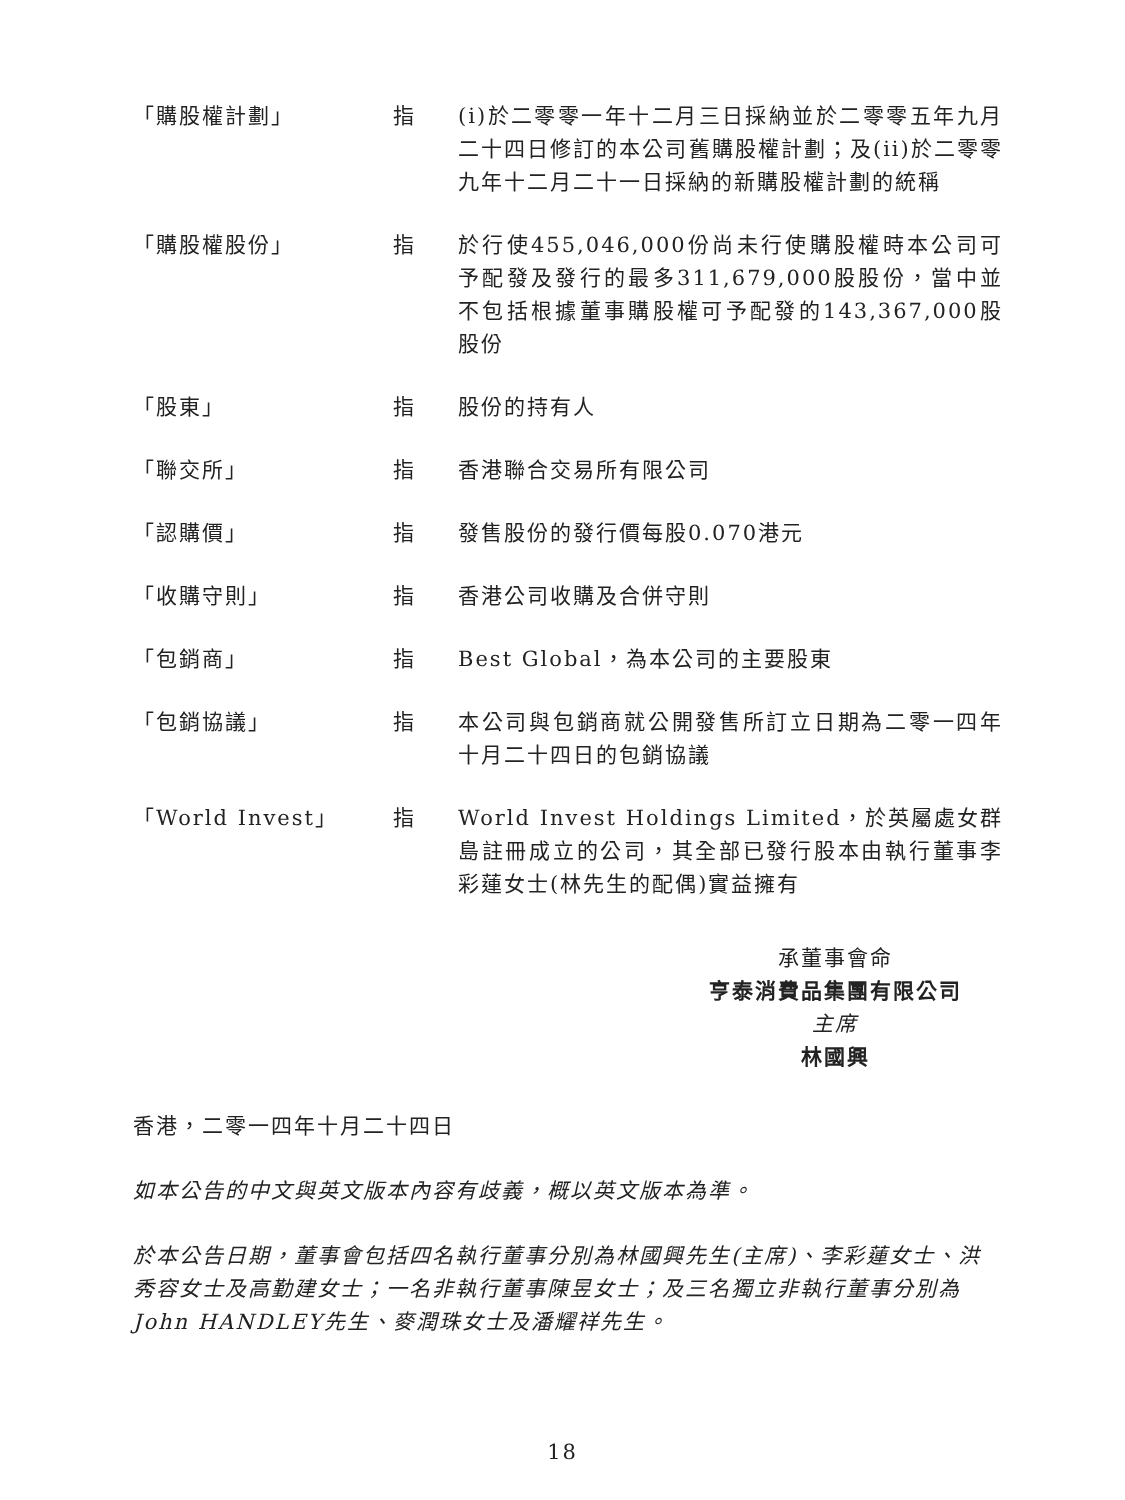「購股權計劃」 指 (i)於二零零一年十二月三日採納並於二零零五年九月二十四日修訂的本公司舊購股權計劃；及(ii)於二零零九年十二月二十一日採納的新購股權計劃的統稱
「購股權股份」 指 於行使455,046,000份尚未行使購股權時本公司可予配發及發行的最多311,679,000股股份，當中並不包括根據董事購股權可予配發的143,367,000股股份
「股東」 指 股份的持有人
「聯交所」 指 香港聯合交易所有限公司
「認購價」 指 發售股份的發行價每股0.070港元
「收購守則」 指 香港公司收購及合併守則
「包銷商」 指 Best Global，為本公司的主要股東
「包銷協議」 指 本公司與包銷商就公開發售所訂立日期為二零一四年十月二十四日的包銷協議
「World Invest」 指 World Invest Holdings Limited，於英屬處女群島註冊成立的公司，其全部已發行股本由執行董事李彩蓮女士(林先生的配偶)實益擁有
承董事會命
亨泰消費品集團有限公司
主席
林國興
香港，二零一四年十月二十四日
如本公告的中文與英文版本內容有歧義，概以英文版本為準。
於本公告日期，董事會包括四名執行董事分別為林國興先生(主席)、李彩蓮女士、洪秀容女士及高勤建女士；一名非執行董事陳昱女士；及三名獨立非執行董事分別為John HANDLEY先生、麥潤珠女士及潘耀祥先生。
18